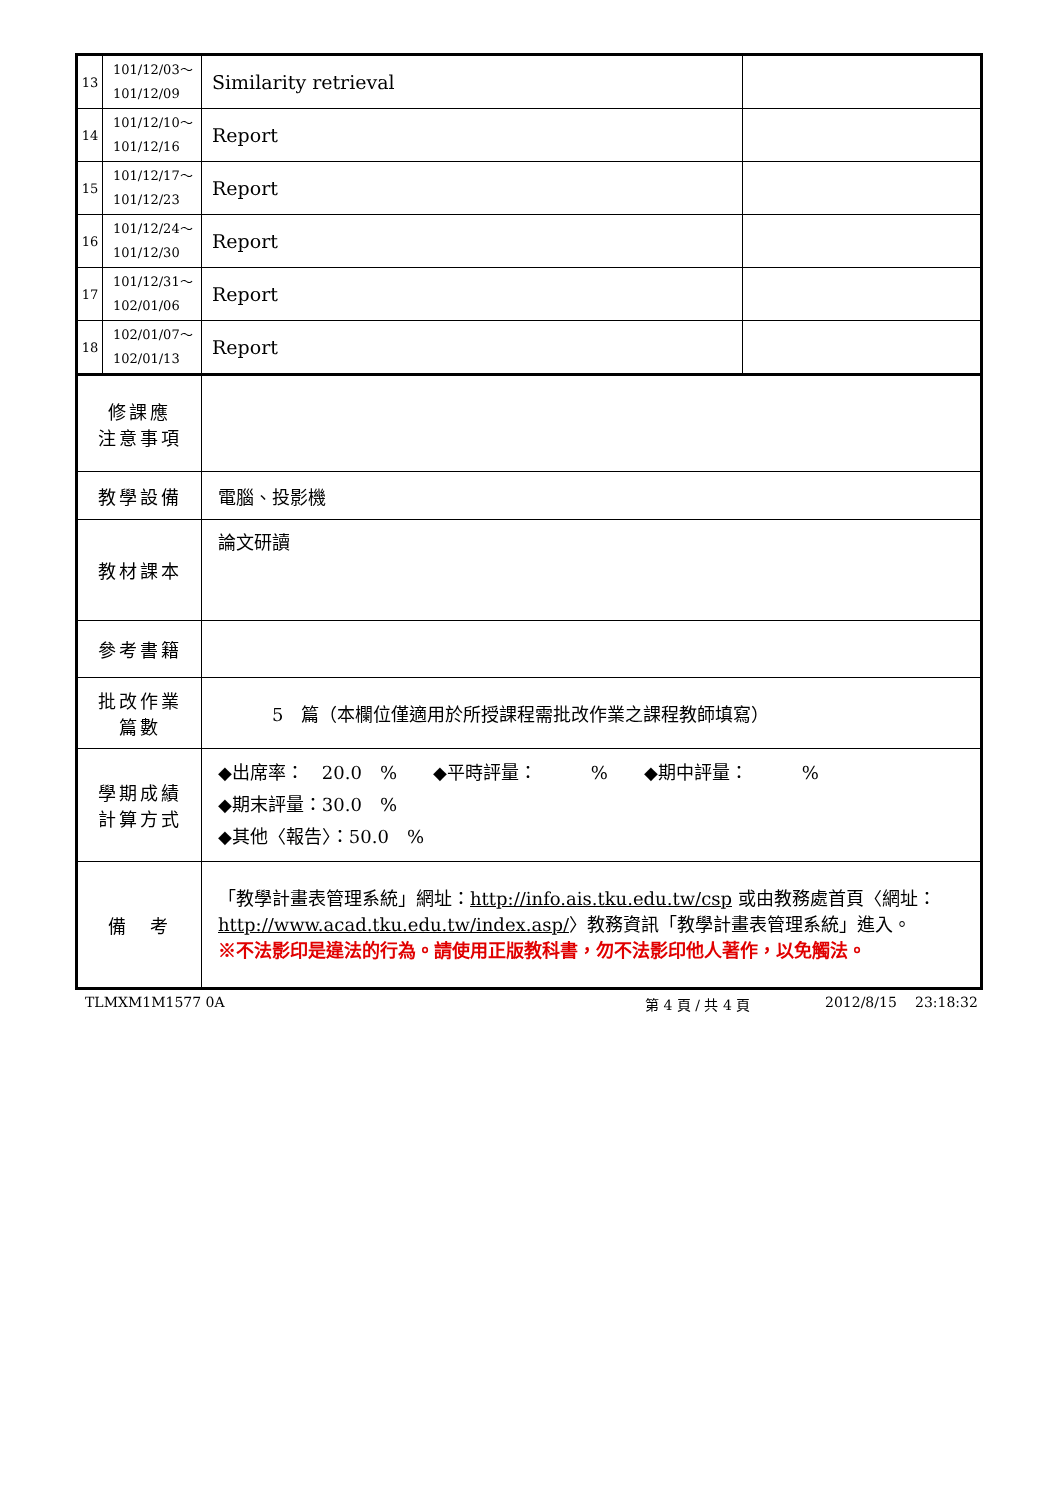| 13 | 101/12/03～ 101/12/09 | Similarity retrieval | |
| 14 | 101/12/10～ 101/12/16 | Report | |
| 15 | 101/12/17～ 101/12/23 | Report | |
| 16 | 101/12/24～ 101/12/30 | Report | |
| 17 | 101/12/31～ 102/01/06 | Report | |
| 18 | 102/01/07～ 102/01/13 | Report | |
| 修課應 注意事項 | | | |
| 教學設備 | | 電腦、投影機 | |
| 教材課本 | | 論文研讀 | |
| 參考書籍 | | | |
| 批改作業 篇數 | | 5 篇（本欄位僅適用於所授課程需批改作業之課程教師填寫） | |
| 學期成績 計算方式 | | ◆出席率： 20.0 % ◆平時評量： % ◆期中評量： % ◆期末評量：30.0 % ◆其他〈報告〉：50.0 % | |
| 備 考 | | 「教學計畫表管理系統」網址： http://info.ais.tku.edu.tw/csp 或由教務處首頁〈網址： http://www.acad.tku.edu.tw/index.asp/ 〉教務資訊「教學計畫表管理系統」進入。 ※不法影印是違法的行為。請使用正版教科書，勿不法影印他人著作，以免觸法。 | |
TLMXM1M1577 0A 第 4 頁 / 共 4 頁 2012/8/15 23:18:32